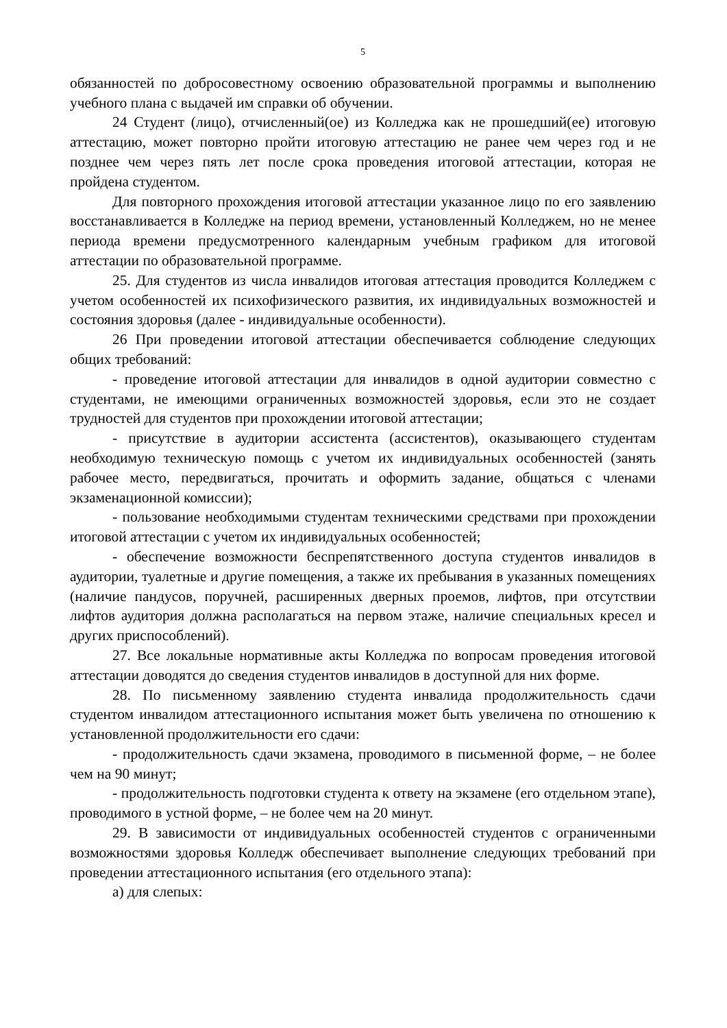5
обязанностей по добросовестному освоению образовательной программы и выполнению учебного плана с выдачей им справки об обучении.
24 Студент (лицо), отчисленный(ое) из Колледжа как не прошедший(ее) итоговую аттестацию, может повторно пройти итоговую аттестацию не ранее чем через год и не позднее чем через пять лет после срока проведения итоговой аттестации, которая не пройдена студентом.
Для повторного прохождения итоговой аттестации указанное лицо по его заявлению восстанавливается в Колледже на период времени, установленный Колледжем, но не менее периода времени предусмотренного календарным учебным графиком для итоговой аттестации по образовательной программе.
25. Для студентов из числа инвалидов итоговая аттестация проводится Колледжем с учетом особенностей их психофизического развития, их индивидуальных возможностей и состояния здоровья (далее - индивидуальные особенности).
26 При проведении итоговой аттестации обеспечивается соблюдение следующих общих требований:
- проведение итоговой аттестации для инвалидов в одной аудитории совместно с студентами, не имеющими ограниченных возможностей здоровья, если это не создает трудностей для студентов при прохождении итоговой аттестации;
- присутствие в аудитории ассистента (ассистентов), оказывающего студентам необходимую техническую помощь с учетом их индивидуальных особенностей (занять рабочее место, передвигаться, прочитать и оформить задание, общаться с членами экзаменационной комиссии);
- пользование необходимыми студентам техническими средствами при прохождении итоговой аттестации с учетом их индивидуальных особенностей;
- обеспечение возможности беспрепятственного доступа студентов инвалидов в аудитории, туалетные и другие помещения, а также их пребывания в указанных помещениях (наличие пандусов, поручней, расширенных дверных проемов, лифтов, при отсутствии лифтов аудитория должна располагаться на первом этаже, наличие специальных кресел и других приспособлений).
27. Все локальные нормативные акты Колледжа по вопросам проведения итоговой аттестации доводятся до сведения студентов инвалидов в доступной для них форме.
28. По письменному заявлению студента инвалида продолжительность сдачи студентом инвалидом аттестационного испытания может быть увеличена по отношению к установленной продолжительности его сдачи:
- продолжительность сдачи экзамена, проводимого в письменной форме, – не более чем на 90 минут;
- продолжительность подготовки студента к ответу на экзамене (его отдельном этапе), проводимого в устной форме, – не более чем на 20 минут.
29. В зависимости от индивидуальных особенностей студентов с ограниченными возможностями здоровья Колледж обеспечивает выполнение следующих требований при проведении аттестационного испытания (его отдельного этапа):
а) для слепых: